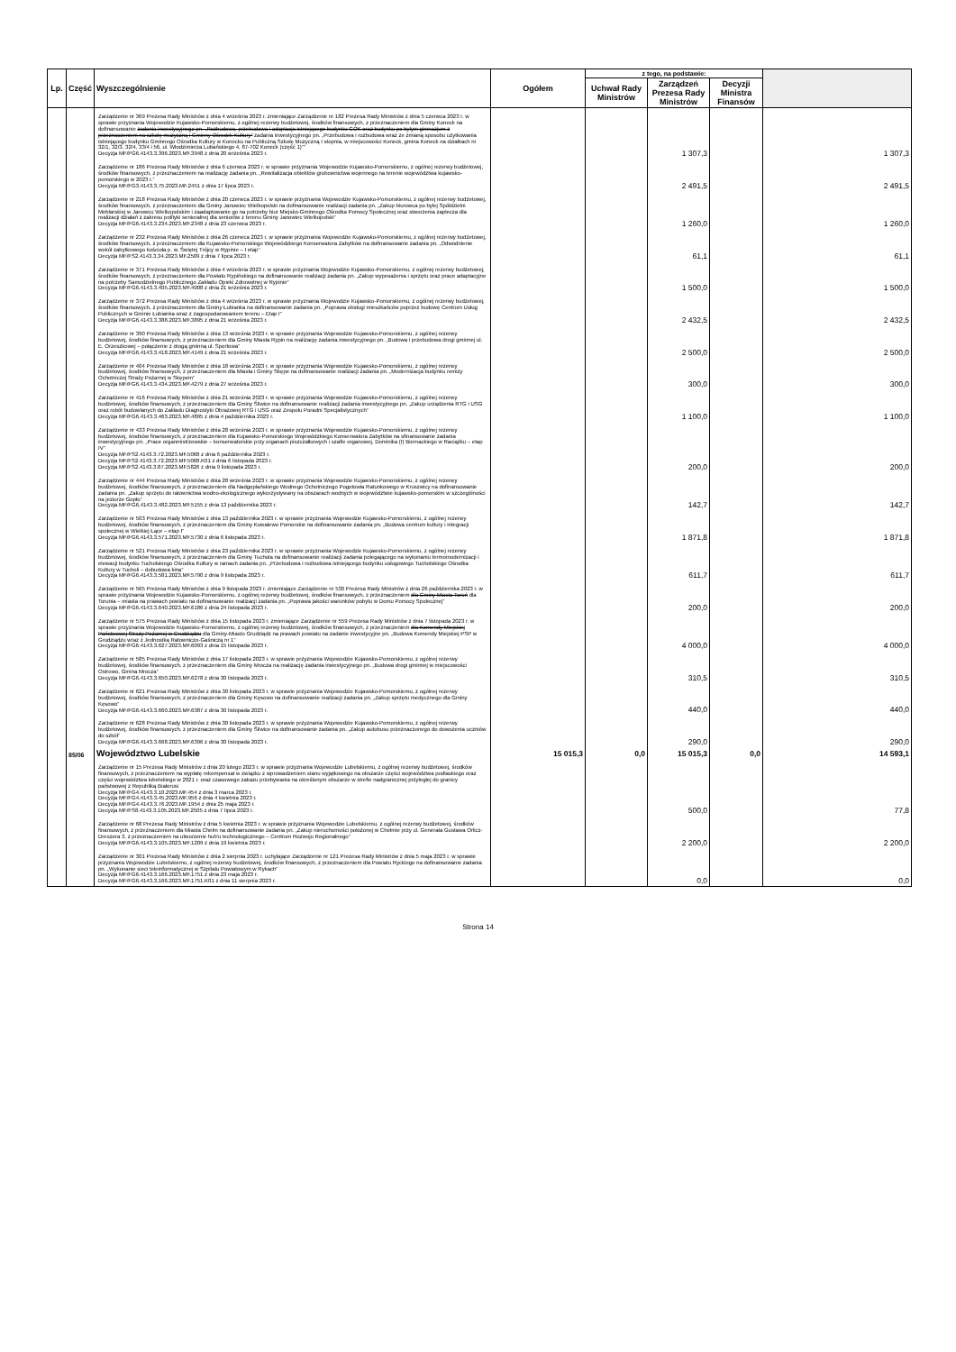| Lp. | Część | Wyszczególnienie | Ogółem | z tego, na podstawie: | | | |
| --- | --- | --- | --- | --- | --- | --- | --- |
| | | | | Uchwał Rady Ministrów | Zarządzeń Prezesa Rady Ministrów | Decyzji Ministra Finansów | |
| | | Zarządzenie nr 369 Prezesa Rady Ministrów z dnia 4 września 2023 r. zmieniające Zarządzenie nr 182 Prezesa Rady Ministrów z dnia 5 czerwca 2023 r. w sprawie przyznania Wojewodzie Kujawsko-Pomorskiemu, z ogólnej rezerwy budżetowej, środków finansowych, z przeznaczeniem dla Gminy Koneck na dofinansowanie zadania inwestycyjnego pn. „Rozbudowa, przebudowa i adaptacja istniejącego budynku GOK oraz budynku po byłym gimnazjum z przeznaczeniem na szkołę muzyczną i Gminny Ośrodek Kultury” zadania inwestycyjnego pn. „Przebudowa i rozbudowa wraz ze zmianą sposobu użytkowania istniejącego budynku Gminnego Ośrodka Kultury w Konecku na Publiczną Szkołę Muzyczną I stopnia, w miejscowości Koneck, gmina Koneck na działkach nr 32/1, 32/3, 32/4, 33/4 i 56, ul. Włodzimierza Lubańskiego 4, 87-702 Koneck (część 1)”” Decyzja MF/FG6.4143.3.396.2023.MF.3948 z dnia 20 września 2023 r. | | | 1 307,3 | | 1 307,3 |
| | | Zarządzenie nr 186 Prezesa Rady Ministrów z dnia 6 czerwca 2023 r. w sprawie przyznania Wojewodzie Kujawsko-Pomorskiemu, z ogólnej rezerwy budżetowej, środków finansowych, z przeznaczeniem na realizację zadania pn. „Rewitalizacja obiektów grobownictwa wojennego na terenie województwa kujawsko-pomorskiego w 2023 r.” Decyzja MF/FG3.4143.3.75.2023.MF.2451 z dnia 17 lipca 2023 r. | | | 2 491,5 | | 2 491,5 |
| | | Zarządzenie nr 218 Prezesa Rady Ministrów z dnia 20 czerwca 2023 r. w sprawie przyznania Wojewodzie Kujawsko-Pomorskiemu, z ogólnej rezerwy budżetowej, środków finansowych, z przeznaczeniem dla Gminy Janowiec Wielkopolski na dofinansowanie realizacji zadania pn. „Zakup biurowca po byłej Spółdzielni Meblarskiej w Janowcu Wielkopolskim i zaadaptowanie go na potrzeby biur Miejsko-Gminnego Ośrodka Pomocy Społecznej oraz stworzenia zaplecza dla realizacji działań z zakresu polityki senioralnej dla seniorów z terenu Gminy Janowiec Wielkopolski” Decyzja MF/FG6.4143.3.234.2023.MF.2348 z dnia 23 czerwca 2023 r. | | | 1 260,0 | | 1 260,0 |
| | | Zarządzenie nr 232 Prezesa Rady Ministrów z dnia 26 czerwca 2023 r. w sprawie przyznania Wojewodzie Kujawsko-Pomorskiemu, z ogólnej rezerwy budżetowej, środków finansowych, z przeznaczeniem dla Kujawsko-Pomorskiego Wojewódzkiego Konserwatora Zabytków na dofinansowanie zadania pn. „Odwodnienie wokół zabytkowego kościoła p. w. Świętej Trójcy w Rypinie – I etap” Decyzja MF/FS2.4143.3.34.2023.MF.2509 z dnia 7 lipca 2023 r. | | | 61,1 | | 61,1 |
| | | Zarządzenie nr 371 Prezesa Rady Ministrów z dnia 4 września 2023 r. w sprawie przyznania Wojewodzie Kujawsko-Pomorskiemu, z ogólnej rezerwy budżetowej, środków finansowych, z przeznaczeniem dla Powiatu Rypińskiego na dofinansowanie realizacji zadania pn. „Zakup wyposażenia i sprzętu oraz prace adaptacyjne na potrzeby Samodzielnego Publicznego Zakładu Opieki Zdrowotnej w Rypinie” Decyzja MF/FG6.4143.3.405.2023.MF.4008 z dnia 21 września 2023 r. | | | 1 500,0 | | 1 500,0 |
| | | Zarządzenie nr 372 Prezesa Rady Ministrów z dnia 4 września 2023 r. w sprawie przyznania Wojewodzie Kujawsko-Pomorskiemu, z ogólnej rezerwy budżetowej, środków finansowych, z przeznaczeniem dla Gminy Łubianka na dofinansowanie zadania pn. „Poprawa obsługi mieszkańców poprzez budowę Centrum Usług Publicznych w Gminie Łubianka wraz z zagospodarowaniem terenu – Etap I” Decyzja MF/FG6.4143.3.388.2023.MF.3895 z dnia 21 września 2023 r. | | | 2 432,5 | | 2 432,5 |
| | | Zarządzenie nr 390 Prezesa Rady Ministrów z dnia 13 września 2023 r. w sprawie przyznania Wojewodzie Kujawsko-Pomorskiemu, z ogólnej rezerwy budżetowej, środków finansowych, z przeznaczeniem dla Gminy Miasta Rypin na realizację zadania inwestycyjnego pn. „Budowa i przebudowa drogi gminnej ul. E. Orzeszkowej – połączenie z drogą gminną ul. Sportowa” Decyzja MF/FG6.4143.3.418.2023.MF.4149 z dnia 21 września 2023 r. | | | 2 500,0 | | 2 500,0 |
| | | Zarządzenie nr 404 Prezesa Rady Ministrów z dnia 18 września 2023 r. w sprawie przyznania Wojewodzie Kujawsko-Pomorskiemu, z ogólnej rezerwy budżetowej, środków finansowych, z przeznaczeniem dla Miasta i Gminy Skępe na dofinansowanie realizacji zadania pn. „Modernizacja budynku remizy Ochotniczej Straży Pożarnej w Skępem” Decyzja MF/FG6.4143.3.434.2023.MF.4279 z dnia 27 września 2023 r. | | | 300,0 | | 300,0 |
| | | Zarządzenie nr 416 Prezesa Rady Ministrów z dnia 21 września 2023 r. w sprawie przyznania Wojewodzie Kujawsko-Pomorskiemu, z ogólnej rezerwy budżetowej, środków finansowych, z przeznaczeniem dla Gminy Śliwice na dofinansowanie realizacji zadania inwestycyjnego pn. „Zakup urządzenia RTG i USG oraz robót budowlanych do Zakładu Diagnostyki Obrazowej RTG i USG oraz Zespołu Poradni Specjalistycznych” Decyzja MF/FG6.4143.3.463.2023.MF.4895 z dnia 4 października 2023 r. | | | 1 100,0 | | 1 100,0 |
| | | Zarządzenie nr 433 Prezesa Rady Ministrów z dnia 28 września 2023 r. w sprawie przyznania Wojewodzie Kujawsko-Pomorskiemu, z ogólnej rezerwy budżetowej, środków finansowych, z przeznaczeniem dla Kujawsko-Pomorskiego Wojewódzkiego Konserwatora Zabytków na sfinansowanie zadania inwestycyjnego pn. „Prace organmistrzowskie – konserwatorskie przy organach piszczałkowych i szafie organowej, Dominika (I) Biernackiego w Raciążku – etap IV” Decyzja MF/FS2.4143.3.72.2023.MF.5068 z dnia 6 października 2023 r. Decyzja MF/FS2.4143.3.72.2023.MF.5068.K01 z dnia 6 listopada 2023 r. Decyzja MF/FS2.4143.3.87.2023.MF.5826 z dnia 9 listopada 2023 r. | | | 200,0 | | 200,0 |
| | | Zarządzenie nr 444 Prezesa Rady Ministrów z dnia 28 września 2023 r. w sprawie przyznania Wojewodzie Kujawsko-Pomorskiemu, z ogólnej rezerwy budżetowej, środków finansowych, z przeznaczeniem dla Nadgoplańskiego Wodnego Ochotniczego Pogotowia Ratunkowego w Kruszwicy na dofinansowanie zadania pn. „Zakup sprzętu do ratownictwa wodno-ekologicznego wykorzystywany na obszarach wodnych w województwie kujawsko-pomorskim w szczególności na jeziorze Gopło” Decyzja MF/FG6.4143.3.482.2023.MF.5155 z dnia 13 października 2023 r. | | | 142,7 | | 142,7 |
| | | Zarządzenie nr 503 Prezesa Rady Ministrów z dnia 13 października 2023 r. w sprawie przyznania Wojewodzie Kujawsko-Pomorskiemu, z ogólnej rezerwy budżetowej, środków finansowych, z przeznaczeniem dla Gminy Kowalewo Pomorskie na dofinansowanie zadania pn. „Budowa centrum kultury i integracji społecznej w Wielkiej Łące – etap I” Decyzja MF/FG6.4143.3.571.2023.MF.5730 z dnia 6 listopada 2023 r. | | | 1 871,8 | | 1 871,8 |
| | | Zarządzenie nr 521 Prezesa Rady Ministrów z dnia 23 października 2023 r. w sprawie przyznania Wojewodzie Kujawsko-Pomorskiemu, z ogólnej rezerwy budżetowej, środków finansowych, z przeznaczeniem dla Gminy Tuchola na dofinansowanie realizacji zadania polegającego na wykonaniu termomodernizacji i elewacji budynku Tucholskiego Ośrodka Kultury w ramach zadania pn. „Przebudowa i rozbudowa istniejącego budynku usługowego Tucholskiego Ośrodka Kultury w Tucholi – dobudowa kina” Decyzja MF/FG6.4143.3.581.2023.MF.5790 z dnia 9 listopada 2023 r. | | | 611,7 | | 611,7 |
| | | Zarządzenie nr 565 Prezesa Rady Ministrów z dnia 9 listopada 2023 r. zmieniające Zarządzenie nr 530 Prezesa Rady Ministrów z dnia 26 października 2023 r. w sprawie przyznania Wojewodzie Kujawsko-Pomorskiemu, z ogólnej rezerwy budżetowej, środków finansowych, z przeznaczeniem dla Gminy Miasta Toruń dla Torunia – miasta na prawach powiatu na dofinansowanie realizacji zadania pn. „Poprawa jakości warunków pobytu w Domu Pomocy Społecznej” Decyzja MF/FG6.4143.3.640.2023.MF.6186 z dnia 24 listopada 2023 r. | | | 200,0 | | 200,0 |
| | | Zarządzenie nr 575 Prezesa Rady Ministrów z dnia 15 listopada 2023 r. zmieniające Zarządzenie nr 559 Prezesa Rady Ministrów z dnia 7 listopada 2023 r. w sprawie przyznania Wojewodzie Kujawsko-Pomorskiemu, z ogólnej rezerwy budżetowej, środków finansowych, z przeznaczeniem dla Komendy Miejskiej Państwowej Straży Pożarnej w Grudziądzu dla Gminy-Miasto Grudziądz na prawach powiatu na zadanie inwestycyjne pn. „Budowa Komendy Miejskiej PSP w Grudziądzu wraz z Jednostką Ratowniczo-Gaśniczą nr 1” Decyzja MF/FG6.4143.3.627.2023.MF.6093 z dnia 15 listopada 2023 r. | | | 4 000,0 | | 4 000,0 |
| | | Zarządzenie nr 585 Prezesa Rady Ministrów z dnia 17 listopada 2023 r. w sprawie przyznania Wojewodzie Kujawsko-Pomorskiemu, z ogólnej rezerwy budżetowej, środków finansowych, z przeznaczeniem dla Gminy Mrocza na realizację zadania inwestycyjnego pn. „Budowa drogi gminnej w miejscowości Ostrowo, Gmina Mrocza” Decyzja MF/FG6.4143.3.650.2023.MF.6278 z dnia 30 listopada 2023 r. | | | 310,5 | | 310,5 |
| | | Zarządzenie nr 621 Prezesa Rady Ministrów z dnia 30 listopada 2023 r. w sprawie przyznania Wojewodzie Kujawsko-Pomorskiemu, z ogólnej rezerwy budżetowej, środków finansowych, z przeznaczeniem dla Gminy Kęsowo na dofinansowanie realizacji zadania pn. „Zakup sprzętu medycznego dla Gminy Kęsowo” Decyzja MF/FG6.4143.3.660.2023.MF.6387 z dnia 30 listopada 2023 r. | | | 440,0 | | 440,0 |
| | | Zarządzenie nr 628 Prezesa Rady Ministrów z dnia 30 listopada 2023 r. w sprawie przyznania Wojewodzie Kujawsko-Pomorskiemu, z ogólnej rezerwy budżetowej, środków finansowych, z przeznaczeniem dla Gminy Śliwice na dofinansowanie zadania pn. „Zakup autobusu przeznaczonego do dowożenia uczniów do szkół” Decyzja MF/FG6.4143.3.668.2023.MF.6396 z dnia 30 listopada 2023 r. | | | 290,0 | | 290,0 |
| | 85/06 | Województwo Lubelskie | 15 015,3 | 0,0 | 15 015,3 | 0,0 | 14 593,1 |
| | | Zarządzenie nr 15 Prezesa Rady Ministrów z dnia 20 lutego 2023 r. w sprawie przyznania Wojewodzie Lubelskiemu, z ogólnej rezerwy budżetowej, środków finansowych, z przeznaczeniem na wypłatę rekompensat w związku z wprowadzeniem stanu wyjątkowego na obszarze części województwa podlaskiego oraz części województwa lubelskiego w 2021 r. oraz czasowego zakazu przebywania na określonym obszarze w strefie nadgranicznej przyległej do granicy państwowej z Republiką Białorusi Decyzja MF/FG4.4143.3.10.2023.MF.454 z dnia 3 marca 2023 r. Decyzja MF/FG4.4143.3.45.2023.MF.956 z dnia 4 kwietnia 2023 r. Decyzja MF/FG4.4143.3.76.2023.MF.1954 z dnia 25 maja 2023 r. Decyzja MF/FS8.4143.3.105.2023.MF.2505 z dnia 7 lipca 2023 r. | | | 500,0 | | 77,8 |
| | | Zarządzenie nr 68 Prezesa Rady Ministrów z dnia 5 kwietnia 2023 r. w sprawie przyznania Wojewodzie Lubelskiemu, z ogólnej rezerwy budżetowej, środków finansowych, z przeznaczeniem dla Miasta Chełm na dofinansowanie zadania pn. „Zakup nieruchomości położonej w Chełmie przy ul. Generała Gustawa Orlicz-Dreszera 3, z przeznaczeniem na utworzenie hub'u technologicznego – Centrum Rozwoju Regionalnego” Decyzja MF/FG6.4143.3.105.2023.MF.1209 z dnia 19 kwietnia 2023 r. | | | 2 200,0 | | 2 200,0 |
| | | Zarządzenie nr 301 Prezesa Rady Ministrów z dnia 2 sierpnia 2023 r. uchylające Zarządzenie nr 121 Prezesa Rady Ministrów z dnia 5 maja 2023 r. w sprawie przyznania Wojewodzie Lubelskiemu, z ogólnej rezerwy budżetowej, środków finansowych, z przeznaczeniem dla Powiatu Ryckiego na dofinansowanie zadania pn. „Wykonanie sieci teleinformatycznej w Szpitalu Powiatowym w Rykach” Decyzja MF/FG6.4143.3.166.2023.MF.1751 z dnia 23 maja 2023 r. Decyzja MF/FG6.4143.3.166.2023.MF.1751.K01 z dnia 11 sierpnia 2023 r. | | | 0,0 | | 0,0 |
Strona 14